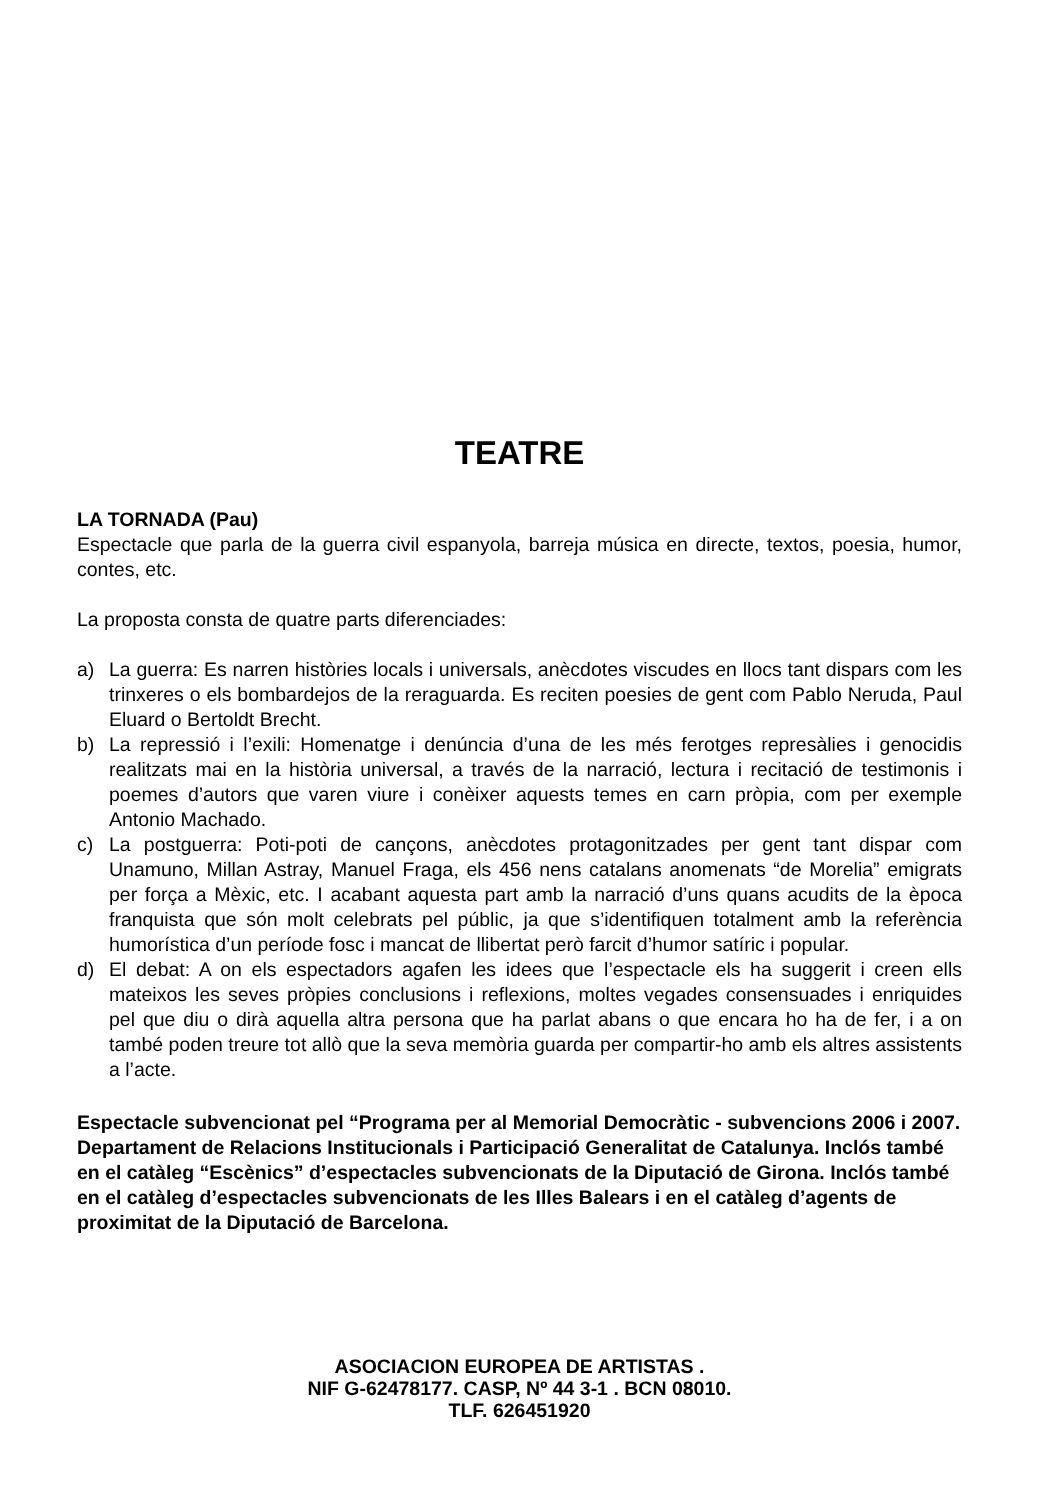TEATRE
LA TORNADA (Pau)
Espectacle que parla de la guerra civil espanyola, barreja música en directe, textos, poesia, humor, contes, etc.
La proposta consta de quatre parts diferenciades:
a) La guerra: Es narren històries locals i universals, anècdotes viscudes en llocs tant dispars com les trinxeres o els bombardejos de la reraguarda. Es reciten poesies de gent com Pablo Neruda, Paul Eluard o Bertoldt Brecht.
b) La repressió i l’exili: Homenatge i denúncia d’una de les més ferotges represàlies i genocidis realitzats mai en la història universal, a través de la narració, lectura i recitació de testimonis i poemes d’autors que varen viure i conèixer aquests temes en carn pròpia, com per exemple Antonio Machado.
c) La postguerra: Poti-poti de cançons, anècdotes protagonitzades per gent tant dispar com Unamuno, Millan Astray, Manuel Fraga, els 456 nens catalans anomenats “de Morelia” emigrats per força a Mèxic, etc. I acabant aquesta part amb la narració d’uns quans acudits de la època franquista que són molt celebrats pel públic, ja que s’identifiquen totalment amb la referència humorística d’un període fosc i mancat de llibertat però farcit d’humor satíric i popular.
d) El debat: A on els espectadors agafen les idees que l’espectacle els ha suggerit i creen ells mateixos les seves pròpies conclusions i reflexions, moltes vegades consensuades i enriquides pel que diu o dirà aquella altra persona que ha parlat abans o que encara ho ha de fer, i a on també poden treure tot allò que la seva memòria guarda per compartir-ho amb els altres assistents a l’acte.
Espectacle subvencionat pel “Programa per al Memorial Democràtic - subvencions 2006 i 2007. Departament de Relacions Institucionals i Participació Generalitat de Catalunya. Inclós també en el catàleg “Escènics” d’espectacles subvencionats de la Diputació de Girona. Inclós també en el catàleg d’espectacles subvencionats de les Illes Balears i en el catàleg d’agents de proximitat de la Diputació de Barcelona.
ASOCIACION EUROPEA DE ARTISTAS .
NIF G-62478177. CASP, Nº 44 3-1 . BCN 08010.
TLF. 626451920